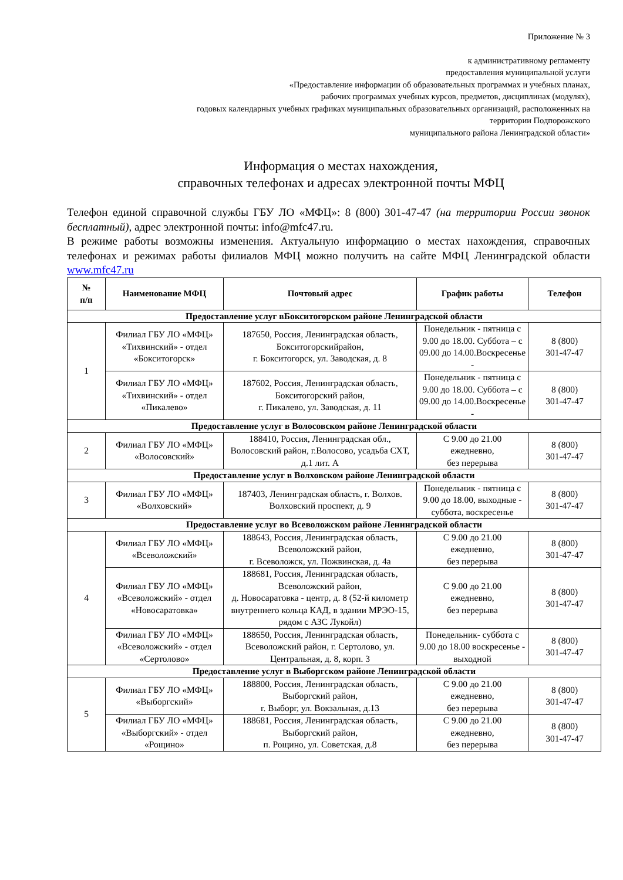Приложение № 3
к административному регламенту
предоставления муниципальной услуги
«Предоставление информации об образовательных программах и учебных планах,
рабочих программах учебных курсов, предметов, дисциплинах (модулях),
годовых календарных учебных графиках муниципальных образовательных организаций, расположенных на
территории Подпорожского
муниципального района Ленинградской области»
Информация о местах нахождения,
справочных телефонах и адресах электронной почты МФЦ
Телефон единой справочной службы ГБУ ЛО «МФЦ»: 8 (800) 301-47-47 (на территории России звонок бесплатный), адрес электронной почты: info@mfc47.ru.
В режиме работы возможны изменения. Актуальную информацию о местах нахождения, справочных телефонах и режимах работы филиалов МФЦ можно получить на сайте МФЦ Ленинградской области www.mfc47.ru
| № п/п | Наименование МФЦ | Почтовый адрес | График работы | Телефон |
| --- | --- | --- | --- | --- |
| Предоставление услуг вБокситогорском районе Ленинградской области | | | | |
| 1 | Филиал ГБУ ЛО «МФЦ» «Тихвинский» - отдел «Бокситогорск» | 187650, Россия, Ленинградская область, Бокситогорскийрайон, г. Бокситогорск, ул. Заводская, д. 8 | Понедельник - пятница с 9.00 до 18.00. Суббота – с 09.00 до 14.00.Воскресенье - | 8 (800) 301-47-47 |
| | Филиал ГБУ ЛО «МФЦ» «Тихвинский» - отдел «Пикалево» | 187602, Россия, Ленинградская область, Бокситогорский район, г. Пикалево, ул. Заводская, д. 11 | Понедельник - пятница с 9.00 до 18.00. Суббота – с 09.00 до 14.00.Воскресенье - | 8 (800) 301-47-47 |
| Предоставление услуг в Волосовском районе Ленинградской области | | | | |
| 2 | Филиал ГБУ ЛО «МФЦ» «Волосовский» | 188410, Россия, Ленинградская обл., Волосовский район, г.Волосово, усадьба СХТ, д.1 лит. А | С 9.00 до 21.00 ежедневно, без перерыва | 8 (800) 301-47-47 |
| Предоставление услуг в Волховском районе Ленинградской области | | | | |
| 3 | Филиал ГБУ ЛО «МФЦ» «Волховский» | 187403, Ленинградская область, г. Волхов. Волховский проспект, д. 9 | Понедельник - пятница с 9.00 до 18.00, выходные - суббота, воскресенье | 8 (800) 301-47-47 |
| Предоставление услуг во Всеволожском районе Ленинградской области | | | | |
| 4 | Филиал ГБУ ЛО «МФЦ» «Всеволожский» | 188643, Россия, Ленинградская область, Всеволожский район, г. Всеволожск, ул. Пожвинская, д. 4а | С 9.00 до 21.00 ежедневно, без перерыва | 8 (800) 301-47-47 |
| | Филиал ГБУ ЛО «МФЦ» «Всеволожский» - отдел «Новосаратовка» | 188681, Россия, Ленинградская область, Всеволожский район, д. Новосаратовка - центр, д. 8 (52-й километр внутреннего кольца КАД, в здании МРЭО-15, рядом с АЗС Лукойл) | С 9.00 до 21.00 ежедневно, без перерыва | 8 (800) 301-47-47 |
| | Филиал ГБУ ЛО «МФЦ» «Всеволожский» - отдел «Сертолово» | 188650, Россия, Ленинградская область, Всеволожский район, г. Сертолово, ул. Центральная, д. 8, корп. 3 | Понедельник- суббота с 9.00 до 18.00 воскресенье - выходной | 8 (800) 301-47-47 |
| Предоставление услуг в Выборгском районе Ленинградской области | | | | |
| 5 | Филиал ГБУ ЛО «МФЦ» «Выборгский» | 188800, Россия, Ленинградская область, Выборгский район, г. Выборг, ул. Вокзальная, д.13 | С 9.00 до 21.00 ежедневно, без перерыва | 8 (800) 301-47-47 |
| | Филиал ГБУ ЛО «МФЦ» «Выборгский» - отдел «Рощино» | 188681, Россия, Ленинградская область, Выборгский район, п. Рощино, ул. Советская, д.8 | С 9.00 до 21.00 ежедневно, без перерыва | 8 (800) 301-47-47 |